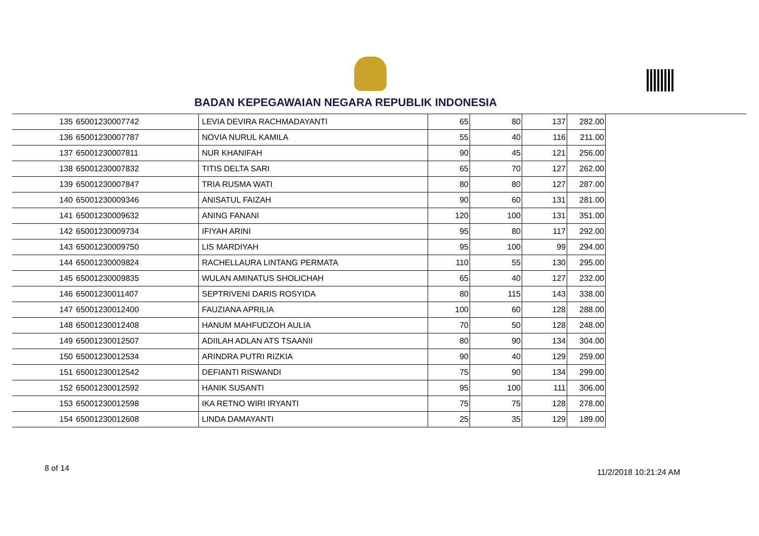BADAN KEPEGAWAIAN NEGARA REPUBLIK INDONESIA
| 135 | 65001230007742 | LEVIA DEVIRA RACHMADAYANTI | 65 | 80 | 137 | 282.00 |
| 136 | 65001230007787 | NOVIA NURUL KAMILA | 55 | 40 | 116 | 211.00 |
| 137 | 65001230007811 | NUR KHANIFAH | 90 | 45 | 121 | 256.00 |
| 138 | 65001230007832 | TITIS DELTA SARI | 65 | 70 | 127 | 262.00 |
| 139 | 65001230007847 | TRIA RUSMA WATI | 80 | 80 | 127 | 287.00 |
| 140 | 65001230009346 | ANISATUL FAIZAH | 90 | 60 | 131 | 281.00 |
| 141 | 65001230009632 | ANING FANANI | 120 | 100 | 131 | 351.00 |
| 142 | 65001230009734 | IFIYAH ARINI | 95 | 80 | 117 | 292.00 |
| 143 | 65001230009750 | LIS MARDIYAH | 95 | 100 | 99 | 294.00 |
| 144 | 65001230009824 | RACHELLAURA LINTANG PERMATA | 110 | 55 | 130 | 295.00 |
| 145 | 65001230009835 | WULAN AMINATUS SHOLICHAH | 65 | 40 | 127 | 232.00 |
| 146 | 65001230011407 | SEPTRIVENI DARIS ROSYIDA | 80 | 115 | 143 | 338.00 |
| 147 | 65001230012400 | FAUZIANA APRILIA | 100 | 60 | 128 | 288.00 |
| 148 | 65001230012408 | HANUM MAHFUDZOH AULIA | 70 | 50 | 128 | 248.00 |
| 149 | 65001230012507 | ADIILAH ADLAN ATS TSAANII | 80 | 90 | 134 | 304.00 |
| 150 | 65001230012534 | ARINDRA PUTRI RIZKIA | 90 | 40 | 129 | 259.00 |
| 151 | 65001230012542 | DEFIANTI RISWANDI | 75 | 90 | 134 | 299.00 |
| 152 | 65001230012592 | HANIK SUSANTI | 95 | 100 | 111 | 306.00 |
| 153 | 65001230012598 | IKA RETNO WIRI IRYANTI | 75 | 75 | 128 | 278.00 |
| 154 | 65001230012608 | LINDA DAMAYANTI | 25 | 35 | 129 | 189.00 |
8 of 14 11/2/2018 10:21:24 AM